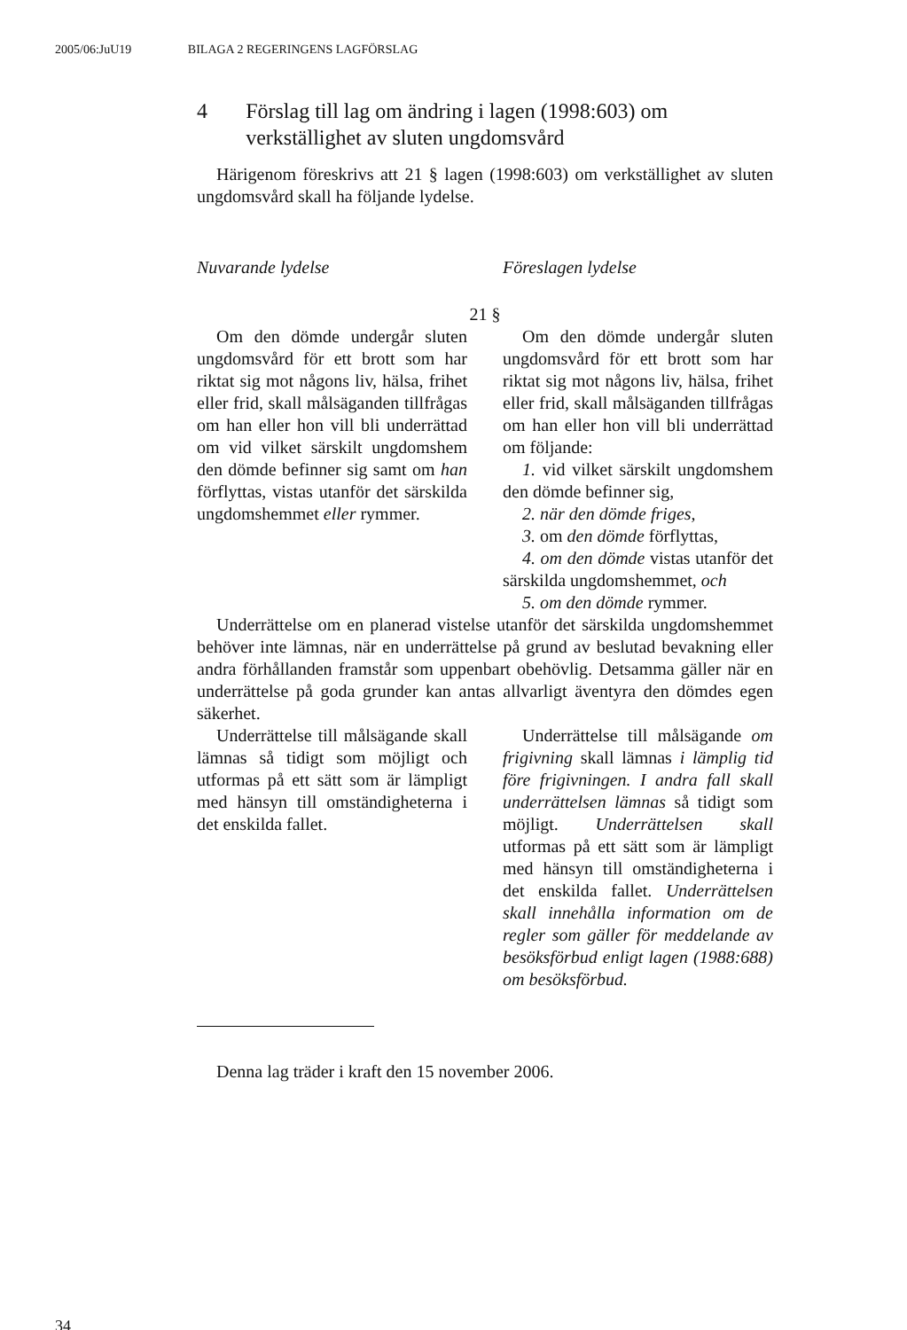2005/06:JuU19 BILAGA 2 REGERINGENS LAGFÖRSLAG
4 Förslag till lag om ändring i lagen (1998:603) om verkställighet av sluten ungdomsvård
Härigenom föreskrivs att 21 § lagen (1998:603) om verkställighet av sluten ungdomsvård skall ha följande lydelse.
| Nuvarande lydelse | Föreslagen lydelse |
| 21 § | |
| Om den dömde undergår sluten ungdomsvård för ett brott som har riktat sig mot någons liv, hälsa, frihet eller frid, skall målsäganden tillfrågas om han eller hon vill bli underrättad om vid vilket särskilt ungdomshem den dömde befinner sig samt om han förflyttas, vistas utanför det särskilda ungdomshemmet eller rymmer. | Om den dömde undergår sluten ungdomsvård för ett brott som har riktat sig mot någons liv, hälsa, frihet eller frid, skall målsäganden tillfrågas om han eller hon vill bli underrättad om följande: 1. vid vilket särskilt ungdomshem den dömde befinner sig, 2. när den dömde friges, 3. om den dömde förflyttas, 4. om den dömde vistas utanför det särskilda ungdomshemmet, och 5. om den dömde rymmer. |
| Underrättelse om en planerad vistelse utanför det särskilda ungdomshemmet behöver inte lämnas, när en underrättelse på grund av beslutad bevakning eller andra förhållanden framstår som uppenbart obehövlig. Detsamma gäller när en underrättelse på goda grunder kan antas allvarligt äventyra den dömdes egen säkerhet. | |
| Underrättelse till målsägande skall lämnas så tidigt som möjligt och utformas på ett sätt som är lämpligt med hänsyn till omständigheterna i det enskilda fallet. | Underrättelse till målsägande om frigivning skall lämnas i lämplig tid före frigivningen. I andra fall skall underrättelsen lämnas så tidigt som möjligt. Underrättelsen skall utformas på ett sätt som är lämpligt med hänsyn till omständigheterna i det enskilda fallet. Underrättelsen skall innehålla information om de regler som gäller för meddelande av besöksförbud enligt lagen (1988:688) om besöksförbud. |
Denna lag träder i kraft den 15 november 2006.
34